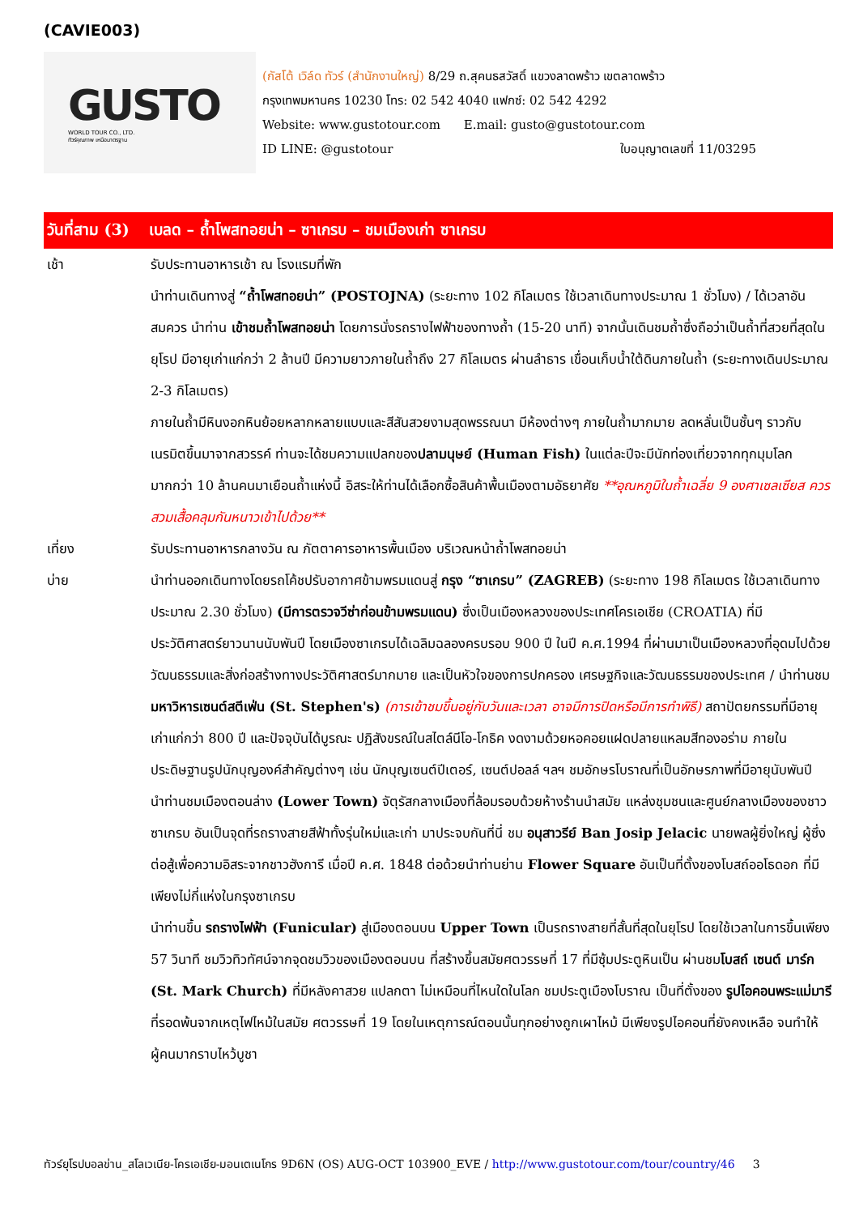(CAVIE003)
GUSTO
WORLD TOUR CO., LTD.
ทัวร์คุณภาพ เหนือมาตรฐาน
(กัสโต้ เวิล์ด ทัวร์ (สำนักงานใหญ่) 8/29 ถ.สุคนธสวัสดิ์ แขวงลาดพร้าว เขตลาดพร้าว
กรุงเทพมหานคร 10230 โทร: 02 542 4040 แฟกซ์: 02 542 4292
Website: www.gustotour.com E.mail: gusto@gustotour.com
ID LINE: @gustotour ใบอนุญาตเลขที่ 11/03295
วันที่สาม (3) เบลด – ถ้ำโพสทอยน่า – ซาเกรบ – ชมเมืองเก่า ซาเกรบ
เช้า รับประทานอาหารเช้า ณ โรงแรมที่พัก
นำท่านเดินทางสู่ “ถ้ำโพสทอยน่า” (POSTOJNA) (ระยะทาง 102 กิโลเมตร ใช้เวลาเดินทางประมาณ 1 ชั่วโมง) / ได้เวลาอันสมควร นำท่าน เข้าชมถ้ำโพสทอยน่า โดยการนั่งรถรางไฟฟ้าของทางถ้ำ (15-20 นาที) จากนั้นเดินชมถ้ำซึ่งถือว่าเป็นถ้ำที่สวยที่สุดในยุโรป มีอายุเก่าแก่กว่า 2 ล้านปี มีความยาวภายในถ้ำถึง 27 กิโลเมตร ผ่านลำธาร เขื่อนเก็บน้ำใต้ดินภายในถ้ำ (ระยะทางเดินประมาณ 2-3 กิโลเมตร)
ภายในถ้ำมีหินงอกหินย้อยหลากหลายแบบและสีสันสวยงามสุดพรรณนา มีห้องต่างๆ ภายในถ้ำมากมาย ลดหลั่นเป็นชั้นๆ ราวกับเนรมิตขึ้นมาจากสวรรค์ ท่านจะได้ชมความแปลกของปลามนุษย์ (Human Fish) ในแต่ละปีจะมีนักท่องเที่ยวจากทุกมุมโลกมากกว่า 10 ล้านคนมาเยือนถ้ำแห่งนี้ อิสระให้ท่านได้เลือกซื้อสินค้าพื้นเมืองตามอัธยาศัย **อุณหภูมิในถ้ำเฉลี่ย 9 องศาเซลเซียส ควรสวมเสื้อคลุมกันหนาวเข้าไปด้วย**
เที่ยง รับประทานอาหารกลางวัน ณ ภัตตาคารอาหารพื้นเมือง บริเวณหน้าถ้ำโพสทอยน่า
บ่าย นำท่านออกเดินทางโดยรถโค้ชปรับอากาศข้ามพรมแดนสู่ กรุง “ซาเกรบ” (ZAGREB) (ระยะทาง 198 กิโลเมตร ใช้เวลาเดินทางประมาณ 2.30 ชั่วโมง) (มีการตรวจวีซ่าก่อนข้ามพรมแดน) ซึ่งเป็นเมืองหลวงของประเทศโครเอเชีย (CROATIA) ที่มีประวัติศาสตร์ยาวนานนับพันปี โดยเมืองซาเกรบได้เฉลิมฉลองครบรอบ 900 ปี ในปี ค.ศ.1994 ที่ผ่านมาเป็นเมืองหลวงที่อุดมไปด้วยวัฒนธรรมและสิ่งก่อสร้างทางประวัติศาสตร์มากมาย และเป็นหัวใจของการปกครอง เศรษฐกิจและวัฒนธรรมของประเทศ / นำท่านชมมหาวิหารเซนต์สตีเฟ่น (St. Stephen's) (การเข้าชมขึ้นอยู่กับวันและเวลา อาจมีการปิดหรือมีการทำพิธี) สถาปัตยกรรมที่มีอายุเก่าแก่กว่า 800 ปี และปัจจุบันได้บูรณะ ปฏิสังขรณ์ในสไตล์นีโอ-โกธิค งดงามด้วยหอคอยแฝดปลายแหลมสีทองอร่าม ภายในประดิษฐานรูปนักบุญองค์สำคัญต่างๆ เช่น นักบุญเซนต์ปีเตอร์, เซนต์ปอลล์ ฯลฯ ชมอักษรโบราณที่เป็นอักษรภาพที่มีอายุนับพันปี
นำท่านชมเมืองตอนล่าง (Lower Town) จัตุรัสกลางเมืองที่ล้อมรอบด้วยห้างร้านนำสมัย แหล่งชุมชนและศูนย์กลางเมืองของชาวซาเกรบ อันเป็นจุดที่รถรางสายสีฟ้าทั้งรุ่นใหม่และเก่า มาประจบกันที่นี่ ชม อนุสาวรีย์ Ban Josip Jelacic นายพลผู้ยิ่งใหญ่ ผู้ซึ่งต่อสู้เพื่อความอิสระจากชาวฮังการี เมื่อปี ค.ศ. 1848 ต่อด้วยนำท่านย่าน Flower Square อันเป็นที่ตั้งของโบสถ์ออโธดอก ที่มีเพียงไม่กี่แห่งในกรุงซาเกรบ
นำท่านขึ้น รถรางไฟฟ้า (Funicular) สู่เมืองตอนบน Upper Town เป็นรถรางสายที่สั้นที่สุดในยุโรป โดยใช้เวลาในการขึ้นเพียง 57 วินาที ชมวิวทิวทัศน์จากจุดชมวิวของเมืองตอนบน ที่สร้างขึ้นสมัยศตวรรษที่ 17 ที่มีซุ้มประตูหินเป็น ผ่านชมโบสถ์ เซนต์ มาร์ก (St. Mark Church) ที่มีหลังคาสวย แปลกตา ไม่เหมือนที่ไหนใดในโลก ชมประตูเมืองโบราณ เป็นที่ตั้งของ รูปไอคอนพระแม่มารี ที่รอดพ้นจากเหตุไฟไหม้ในสมัย ศตวรรษที่ 19 โดยในเหตุการณ์ตอนนั้นทุกอย่างถูกเผาไหม้ มีเพียงรูปไอคอนที่ยังคงเหลือ จนทำให้ผู้คนมากราบไหว้บูชา
ทัวร์ยุโรปบอลข่าน_สโลเวเนีย-โครเอเชีย-มอนเตเนโกร 9D6N (OS) AUG-OCT 103900_EVE / http://www.gustotour.com/tour/country/46 3